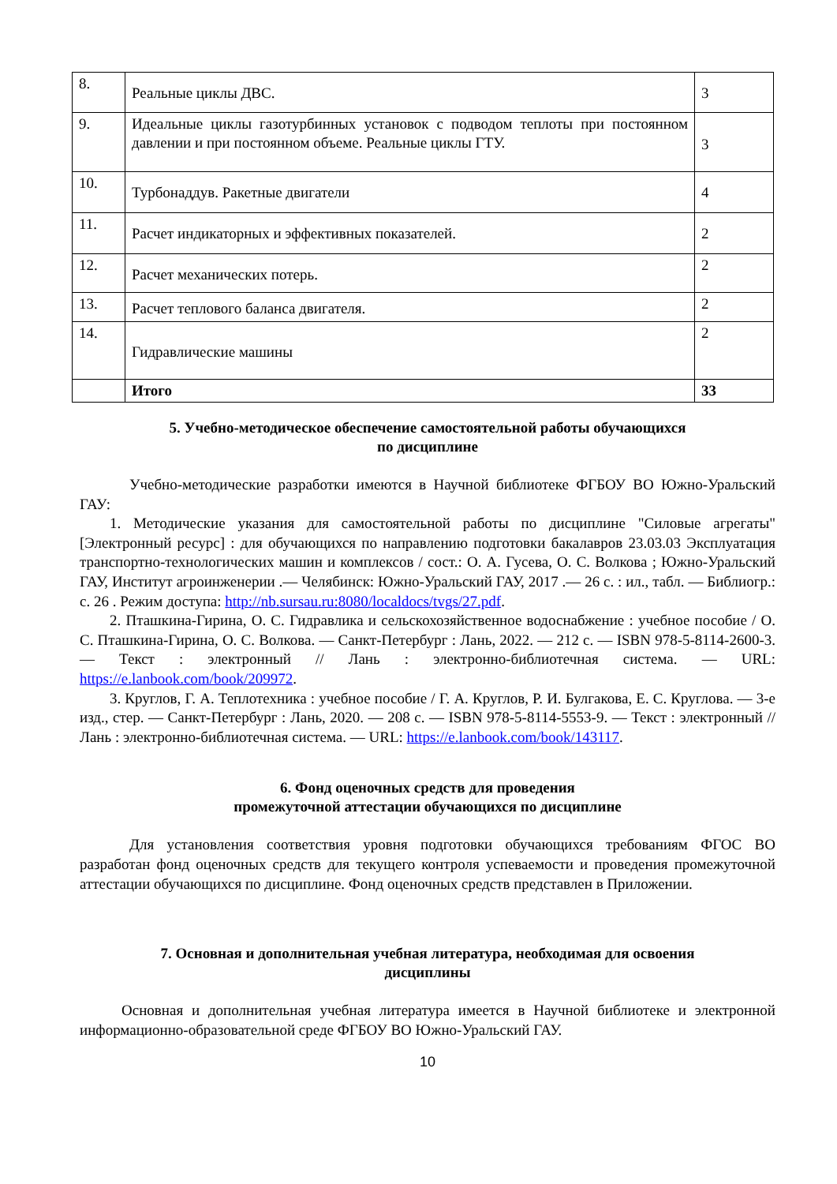| 8. | Реальные циклы ДВС. | 3 |
| 9. | Идеальные циклы газотурбинных установок с подводом теплоты при постоянном давлении и при постоянном объеме. Реальные циклы ГТУ. | 3 |
| 10. | Турбонаддув. Ракетные двигатели | 4 |
| 11. | Расчет индикаторных и эффективных показателей. | 2 |
| 12. | Расчет механических потерь. | 2 |
| 13. | Расчет теплового баланса двигателя. | 2 |
| 14. | Гидравлические машины | 2 |
| | Итого | 33 |
5. Учебно-методическое обеспечение самостоятельной работы обучающихся
по дисциплине
Учебно-методические разработки имеются в Научной библиотеке ФГБОУ ВО Южно-Уральский ГАУ:
1. Методические указания для самостоятельной работы по дисциплине "Силовые агрегаты" [Электронный ресурс] : для обучающихся по направлению подготовки бакалавров 23.03.03 Эксплуатация транспортно-технологических машин и комплексов / сост.: О. А. Гусева, О. С. Волкова ; Южно-Уральский ГАУ, Институт агроинженерии .— Челябинск: Южно-Уральский ГАУ, 2017 .— 26 с. : ил., табл. — Библиогр.: с. 26 . Режим доступа: http://nb.sursau.ru:8080/localdocs/tvgs/27.pdf.
2. Пташкина-Гирина, О. С. Гидравлика и сельскохозяйственное водоснабжение : учебное пособие / О. С. Пташкина-Гирина, О. С. Волкова. — Санкт-Петербург : Лань, 2022. — 212 с. — ISBN 978-5-8114-2600-3. — Текст : электронный // Лань : электронно-библиотечная система. — URL: https://e.lanbook.com/book/209972.
3. Круглов, Г. А. Теплотехника : учебное пособие / Г. А. Круглов, Р. И. Булгакова, Е. С. Круглова. — 3-е изд., стер. — Санкт-Петербург : Лань, 2020. — 208 с. — ISBN 978-5-8114-5553-9. — Текст : электронный // Лань : электронно-библиотечная система. — URL: https://e.lanbook.com/book/143117.
6. Фонд оценочных средств для проведения
промежуточной аттестации обучающихся по дисциплине
Для установления соответствия уровня подготовки обучающихся требованиям ФГОС ВО разработан фонд оценочных средств для текущего контроля успеваемости и проведения промежуточной аттестации обучающихся по дисциплине. Фонд оценочных средств представлен в Приложении.
7. Основная и дополнительная учебная литература, необходимая для освоения
дисциплины
Основная и дополнительная учебная литература имеется в Научной библиотеке и электронной информационно-образовательной среде ФГБОУ ВО Южно-Уральский ГАУ.
10